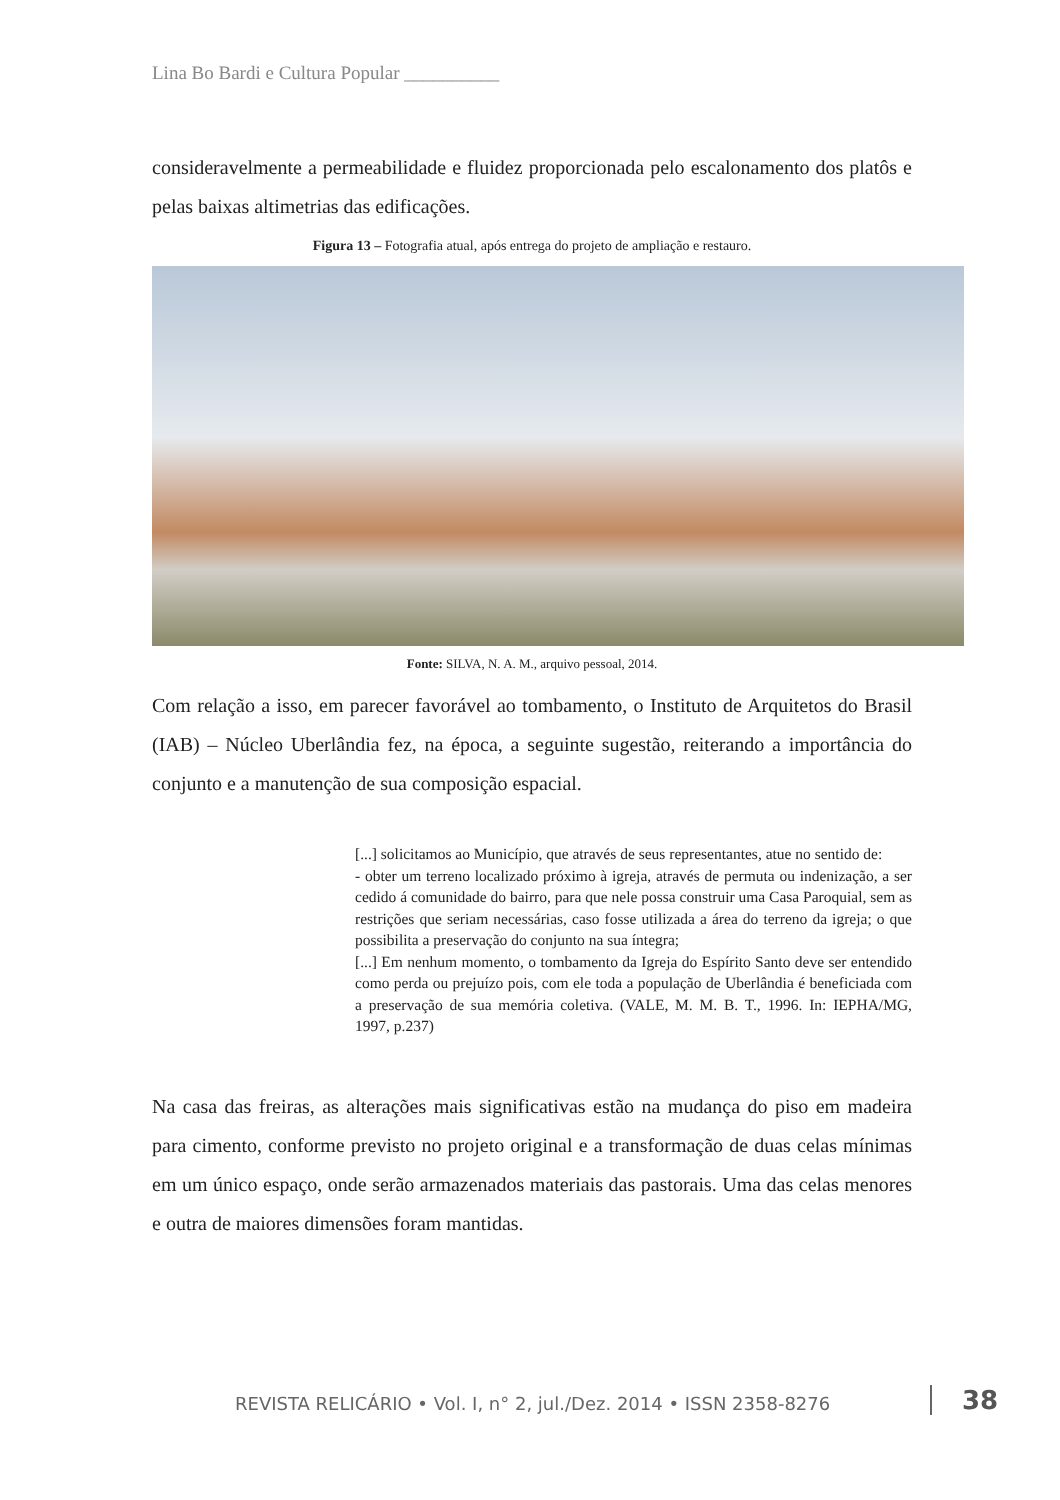Lina Bo Bardi e Cultura Popular __________
consideravelmente a permeabilidade e fluidez proporcionada pelo escalonamento dos platôs e pelas baixas altimetrias das edificações.
Figura 13 – Fotografia atual, após entrega do projeto de ampliação e restauro.
Fonte: SILVA, N. A. M., arquivo pessoal, 2014.
Com relação a isso, em parecer favorável ao tombamento, o Instituto de Arquitetos do Brasil (IAB) – Núcleo Uberlândia fez, na época, a seguinte sugestão, reiterando a importância do conjunto e a manutenção de sua composição espacial.
[...] solicitamos ao Município, que através de seus representantes, atue no sentido de:
- obter um terreno localizado próximo à igreja, através de permuta ou indenização, a ser cedido á comunidade do bairro, para que nele possa construir uma Casa Paroquial, sem as restrições que seriam necessárias, caso fosse utilizada a área do terreno da igreja; o que possibilita a preservação do conjunto na sua íntegra;
[...] Em nenhum momento, o tombamento da Igreja do Espírito Santo deve ser entendido como perda ou prejuízo pois, com ele toda a população de Uberlândia é beneficiada com a preservação de sua memória coletiva. (VALE, M. M. B. T., 1996. In: IEPHA/MG, 1997, p.237)
Na casa das freiras, as alterações mais significativas estão na mudança do piso em madeira para cimento, conforme previsto no projeto original e a transformação de duas celas mínimas em um único espaço, onde serão armazenados materiais das pastorais. Uma das celas menores e outra de maiores dimensões foram mantidas.
REVISTA RELICÁRIO • Vol. I, n° 2, jul./Dez. 2014 • ISSN 2358-8276
38